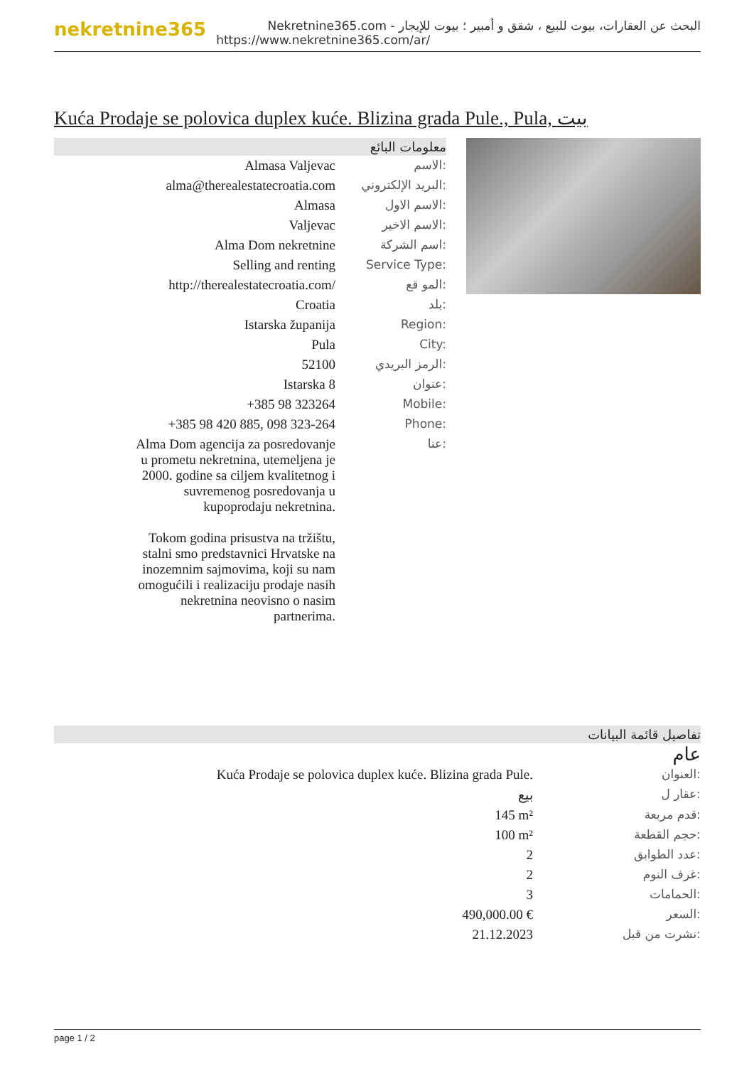nekretnine365
البحث عن العقارات، بيوت للبيع ، شقق و أمبير ؛ بيوت للإيجار - Nekretnine365.com
https://www.nekretnine365.com/ar/
Kuća Prodaje se polovica duplex kuće. Blizina grada Pule., Pula, بيت
معلومات البائع
| Almasa Valjevac | الاسم: |
| alma@therealestatecroatia.com | البريد الإلكتروني: |
| Almasa | الاسم الاول: |
| Valjevac | الاسم الاخير: |
| Alma Dom nekretnine | اسم الشركة: |
| Selling and renting | Service Type: |
| http://therealestatecroatia.com/ | المو قع: |
| Croatia | بلد: |
| Istarska županija | Region: |
| Pula | City: |
| 52100 | الرمز البريدي: |
| Istarska 8 | عنوان: |
| +385 98 323264 | Mobile: |
| +385 98 420 885, 098 323-264 | Phone: |
| Alma Dom agencija za posredovanje u prometu nekretnina, utemeljena je 2000. godine sa ciljem kvalitetnog i suvremenog posredovanja u kupoprodaju nekretnina. Tokom godina prisustva na tržištu, stalni smo predstavnici Hrvatske na inozemnim sajmovima, koji su nam omogućili i realizaciju prodaje nasih nekretnina neovisno o nasim partnerima. | عنا: |
تفاصيل قائمة البيانات
عام
| Kuća Prodaje se polovica duplex kuće. Blizina grada Pule. | العنوان: |
| بيع | عقار ل: |
| 145 m² | قدم مربعة: |
| 100 m² | حجم القطعة: |
| 2 | عدد الطوابق: |
| 2 | غرف النوم: |
| 3 | الحمامات: |
| 490,000.00 € | السعر: |
| 21.12.2023 | نشرت من قبل: |
page 1 / 2